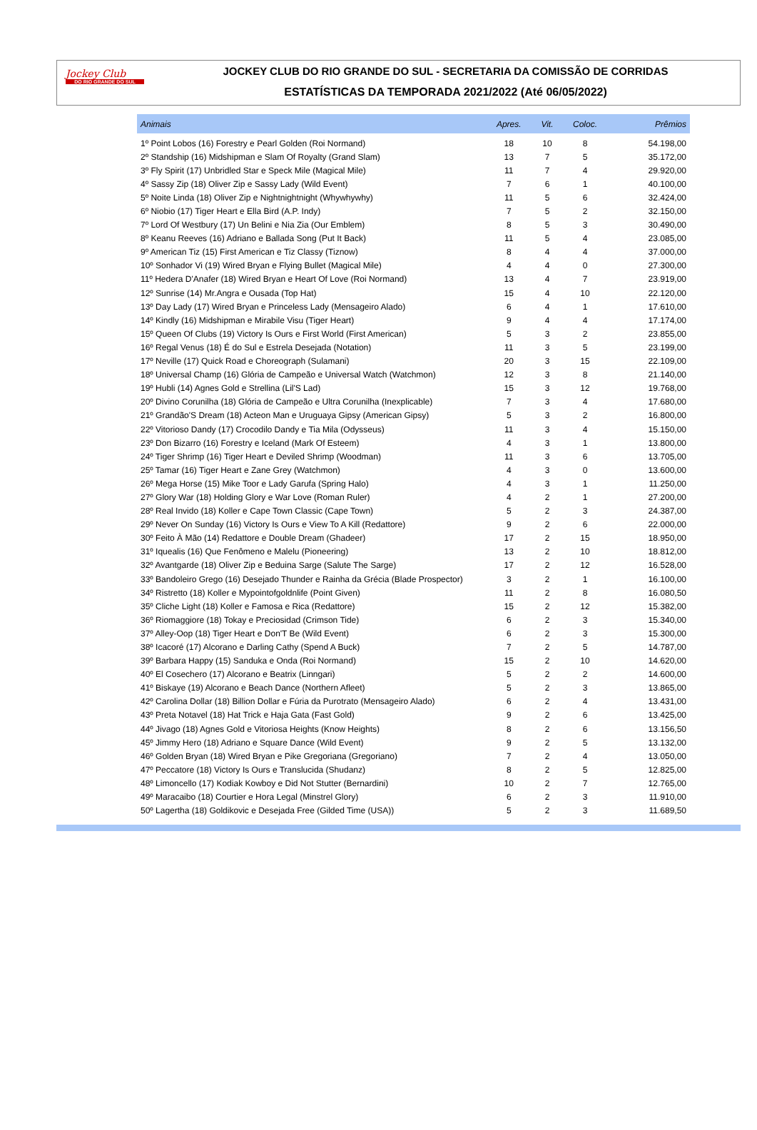Jockey Club
DO RIO GRANDE DO SUL
JOCKEY CLUB DO RIO GRANDE DO SUL - SECRETARIA DA COMISSÃO DE CORRIDAS
ESTATÍSTICAS DA TEMPORADA 2021/2022 (Até 06/05/2022)
| Animais | Apres. | Vit. | Coloc. | Prêmios |
| --- | --- | --- | --- | --- |
| 1º Point Lobos (16) Forestry e Pearl Golden (Roi Normand) | 18 | 10 | 8 | 54.198,00 |
| 2º Standship (16) Midshipman e Slam Of Royalty (Grand Slam) | 13 | 7 | 5 | 35.172,00 |
| 3º Fly Spirit (17) Unbridled Star e Speck Mile (Magical Mile) | 11 | 7 | 4 | 29.920,00 |
| 4º Sassy Zip (18) Oliver Zip e Sassy Lady (Wild Event) | 7 | 6 | 1 | 40.100,00 |
| 5º Noite Linda (18) Oliver Zip e Nightnightnight (Whywhywhy) | 11 | 5 | 6 | 32.424,00 |
| 6º Niobio (17) Tiger Heart e Ella Bird (A.P. Indy) | 7 | 5 | 2 | 32.150,00 |
| 7º Lord Of Westbury (17) Un Belini e Nia Zia (Our Emblem) | 8 | 5 | 3 | 30.490,00 |
| 8º Keanu Reeves (16) Adriano e Ballada Song (Put It Back) | 11 | 5 | 4 | 23.085,00 |
| 9º American Tiz (15) First American e Tiz Classy (Tiznow) | 8 | 4 | 4 | 37.000,00 |
| 10º Sonhador Vi (19) Wired Bryan e Flying Bullet (Magical Mile) | 4 | 4 | 0 | 27.300,00 |
| 11º Hedera D'Anafer (18) Wired Bryan e Heart Of Love (Roi Normand) | 13 | 4 | 7 | 23.919,00 |
| 12º Sunrise (14) Mr.Angra e Ousada (Top Hat) | 15 | 4 | 10 | 22.120,00 |
| 13º Day Lady (17) Wired Bryan e Princeless Lady (Mensageiro Alado) | 6 | 4 | 1 | 17.610,00 |
| 14º Kindly (16) Midshipman e Mirabile Visu (Tiger Heart) | 9 | 4 | 4 | 17.174,00 |
| 15º Queen Of Clubs (19) Victory Is Ours e First World (First American) | 5 | 3 | 2 | 23.855,00 |
| 16º Regal Venus (18) É do Sul e Estrela Desejada (Notation) | 11 | 3 | 5 | 23.199,00 |
| 17º Neville (17) Quick Road e Choreograph (Sulamani) | 20 | 3 | 15 | 22.109,00 |
| 18º Universal Champ (16) Glória de Campeão e Universal Watch (Watchmon) | 12 | 3 | 8 | 21.140,00 |
| 19º Hubli (14) Agnes Gold e Strellina (Lil'S Lad) | 15 | 3 | 12 | 19.768,00 |
| 20º Divino Corunilha (18) Glória de Campeão e Ultra Corunilha (Inexplicable) | 7 | 3 | 4 | 17.680,00 |
| 21º Grandão'S Dream (18) Acteon Man e Uruguaya Gipsy (American Gipsy) | 5 | 3 | 2 | 16.800,00 |
| 22º Vitorioso Dandy (17) Crocodilo Dandy e Tia Mila (Odysseus) | 11 | 3 | 4 | 15.150,00 |
| 23º Don Bizarro (16) Forestry e Iceland (Mark Of Esteem) | 4 | 3 | 1 | 13.800,00 |
| 24º Tiger Shrimp (16) Tiger Heart e Deviled Shrimp (Woodman) | 11 | 3 | 6 | 13.705,00 |
| 25º Tamar (16) Tiger Heart e Zane Grey (Watchmon) | 4 | 3 | 0 | 13.600,00 |
| 26º Mega Horse (15) Mike Toor e Lady Garufa (Spring Halo) | 4 | 3 | 1 | 11.250,00 |
| 27º Glory War (18) Holding Glory e War Love (Roman Ruler) | 4 | 2 | 1 | 27.200,00 |
| 28º Real Invido (18) Koller e Cape Town Classic (Cape Town) | 5 | 2 | 3 | 24.387,00 |
| 29º Never On Sunday (16) Victory Is Ours e View To A Kill (Redattore) | 9 | 2 | 6 | 22.000,00 |
| 30º Feito À Mão (14) Redattore e Double Dream (Ghadeer) | 17 | 2 | 15 | 18.950,00 |
| 31º Iquealis (16) Que Fenômeno e Malelu (Pioneering) | 13 | 2 | 10 | 18.812,00 |
| 32º Avantgarde (18) Oliver Zip e Beduina Sarge (Salute The Sarge) | 17 | 2 | 12 | 16.528,00 |
| 33º Bandoleiro Grego (16) Desejado Thunder e Rainha da Grécia (Blade Prospector) | 3 | 2 | 1 | 16.100,00 |
| 34º Ristretto (18) Koller e Mypointofgoldnlife (Point Given) | 11 | 2 | 8 | 16.080,50 |
| 35º Cliche Light (18) Koller e Famosa e Rica (Redattore) | 15 | 2 | 12 | 15.382,00 |
| 36º Riomaggiore (18) Tokay e Preciosidad (Crimson Tide) | 6 | 2 | 3 | 15.340,00 |
| 37º Alley-Oop (18) Tiger Heart e Don'T Be (Wild Event) | 6 | 2 | 3 | 15.300,00 |
| 38º Icacoré (17) Alcorano e Darling Cathy (Spend A Buck) | 7 | 2 | 5 | 14.787,00 |
| 39º Barbara Happy (15) Sanduka e Onda (Roi Normand) | 15 | 2 | 10 | 14.620,00 |
| 40º El Cosechero (17) Alcorano e Beatrix (Linngari) | 5 | 2 | 2 | 14.600,00 |
| 41º Biskaye (19) Alcorano e Beach Dance (Northern Afleet) | 5 | 2 | 3 | 13.865,00 |
| 42º Carolina Dollar (18) Billion Dollar e Fúria da Purotrato (Mensageiro Alado) | 6 | 2 | 4 | 13.431,00 |
| 43º Preta Notavel (18) Hat Trick e Haja Gata (Fast Gold) | 9 | 2 | 6 | 13.425,00 |
| 44º Jivago (18) Agnes Gold e Vitoriosa Heights (Know Heights) | 8 | 2 | 6 | 13.156,50 |
| 45º Jimmy Hero (18) Adriano e Square Dance (Wild Event) | 9 | 2 | 5 | 13.132,00 |
| 46º Golden Bryan (18) Wired Bryan e Pike Gregoriana (Gregoriano) | 7 | 2 | 4 | 13.050,00 |
| 47º Peccatore (18) Victory Is Ours e Translucida (Shudanz) | 8 | 2 | 5 | 12.825,00 |
| 48º Limoncello (17) Kodiak Kowboy e Did Not Stutter (Bernardini) | 10 | 2 | 7 | 12.765,00 |
| 49º Maracaibo (18) Courtier e Hora Legal (Minstrel Glory) | 6 | 2 | 3 | 11.910,00 |
| 50º Lagertha (18) Goldikovic e Desejada Free (Gilded Time (USA)) | 5 | 2 | 3 | 11.689,50 |